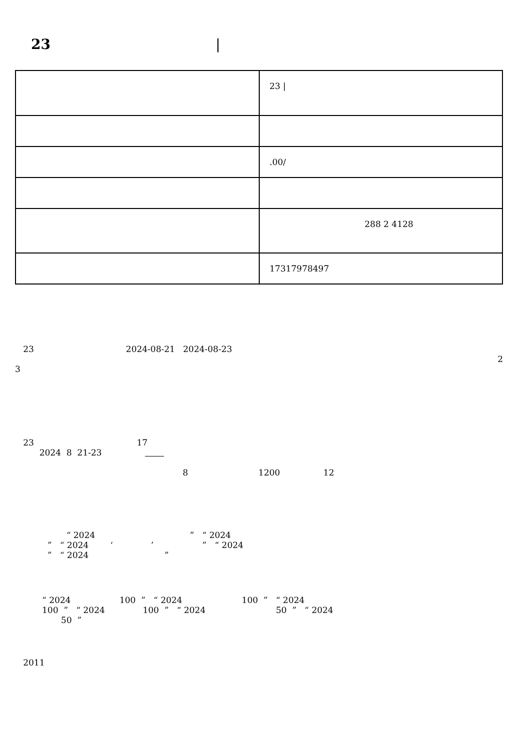23 |
| | 23 / |
| | .00/ |
| | 288 2 4128 |
| | 17317978497 |
23 2024-08-21 2024-08-23
2
3
23 17
2024 8 21-23
8 1200 12
“ 2024 ” “ 2024
” “ 2024 ‘ ’ ” “ 2024
” “ 2024 ”
“ 2024 100 ” “ 2024 100 ” “ 2024
100 ” “ 2024 100 ” “ 2024 50 ” “ 2024
50 ”
2011